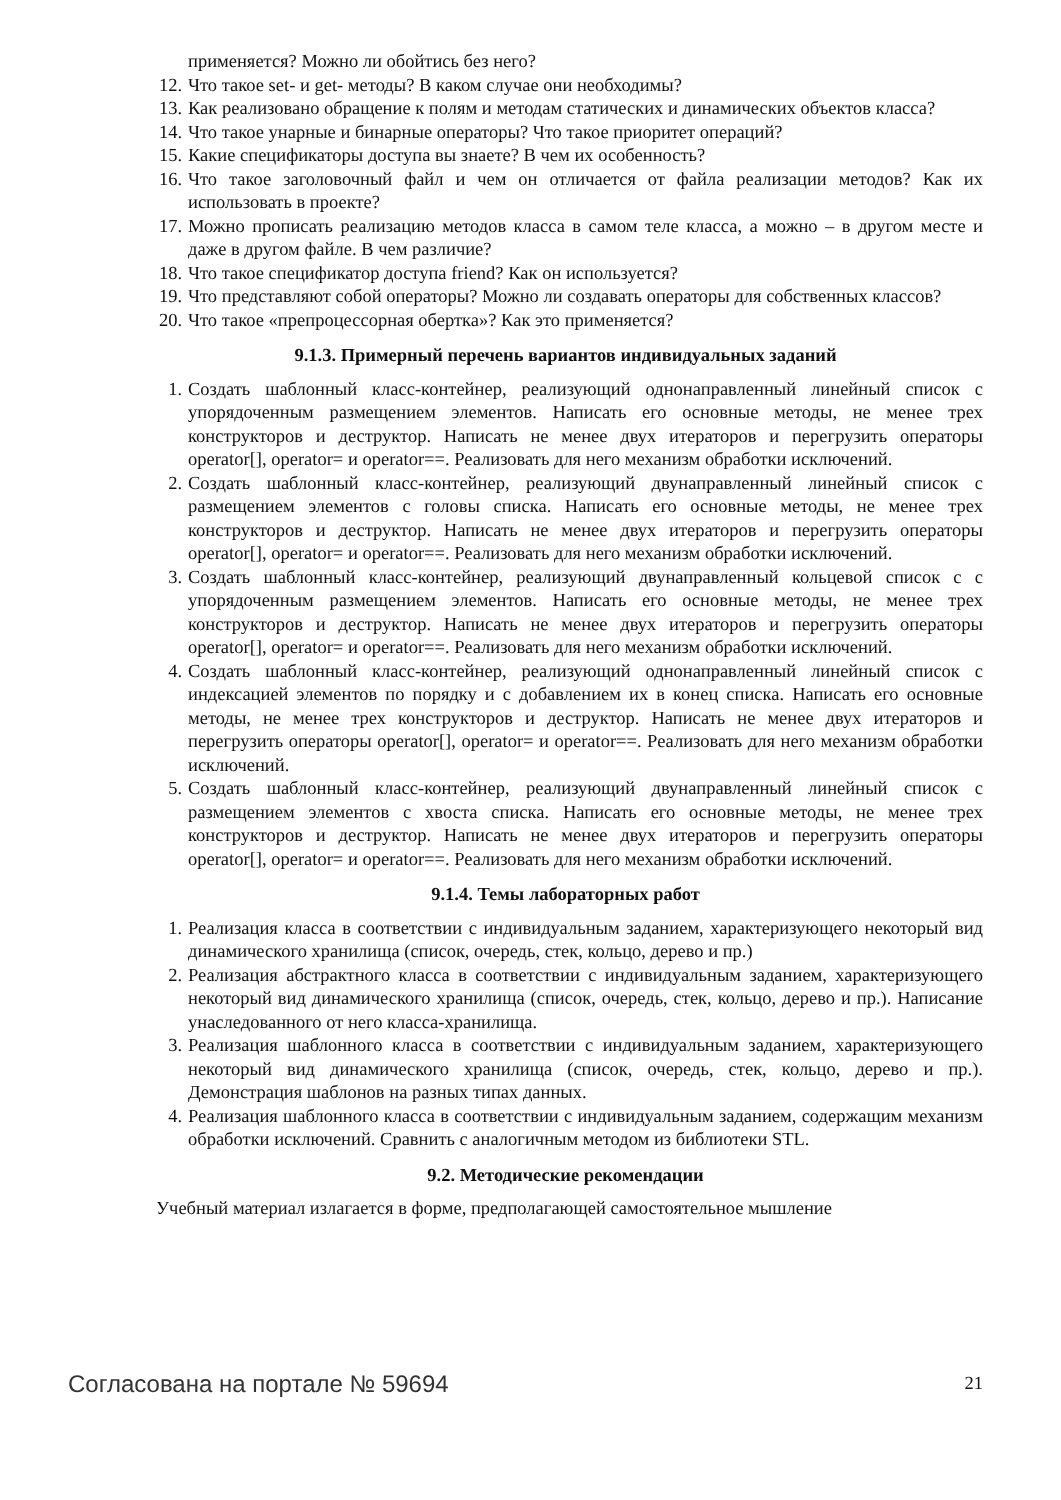применяется? Можно ли обойтись без него?
12. Что такое set- и get- методы? В каком случае они необходимы?
13. Как реализовано обращение к полям и методам статических и динамических объектов класса?
14. Что такое унарные и бинарные операторы? Что такое приоритет операций?
15. Какие спецификаторы доступа вы знаете? В чем их особенность?
16. Что такое заголовочный файл и чем он отличается от файла реализации методов? Как их использовать в проекте?
17. Можно прописать реализацию методов класса в самом теле класса, а можно – в другом месте и даже в другом файле. В чем различие?
18. Что такое спецификатор доступа friend? Как он используется?
19. Что представляют собой операторы? Можно ли создавать операторы для собственных классов?
20. Что такое «препроцессорная обертка»? Как это применяется?
9.1.3. Примерный перечень вариантов индивидуальных заданий
1. Создать шаблонный класс-контейнер, реализующий однонаправленный линейный список с упорядоченным размещением элементов. Написать его основные методы, не менее трех конструкторов и деструктор. Написать не менее двух итераторов и перегрузить операторы operator[], operator= и operator==. Реализовать для него механизм обработки исключений.
2. Создать шаблонный класс-контейнер, реализующий двунаправленный линейный список с размещением элементов с головы списка. Написать его основные методы, не менее трех конструкторов и деструктор. Написать не менее двух итераторов и перегрузить операторы operator[], operator= и operator==. Реализовать для него механизм обработки исключений.
3. Создать шаблонный класс-контейнер, реализующий двунаправленный кольцевой список с с упорядоченным размещением элементов. Написать его основные методы, не менее трех конструкторов и деструктор. Написать не менее двух итераторов и перегрузить операторы operator[], operator= и operator==. Реализовать для него механизм обработки исключений.
4. Создать шаблонный класс-контейнер, реализующий однонаправленный линейный список с индексацией элементов по порядку и с добавлением их в конец списка. Написать его основные методы, не менее трех конструкторов и деструктор. Написать не менее двух итераторов и перегрузить операторы operator[], operator= и operator==. Реализовать для него механизм обработки исключений.
5. Создать шаблонный класс-контейнер, реализующий двунаправленный линейный список с размещением элементов с хвоста списка. Написать его основные методы, не менее трех конструкторов и деструктор. Написать не менее двух итераторов и перегрузить операторы operator[], operator= и operator==. Реализовать для него механизм обработки исключений.
9.1.4. Темы лабораторных работ
1. Реализация класса в соответствии с индивидуальным заданием, характеризующего некоторый вид динамического хранилища (список, очередь, стек, кольцо, дерево и пр.)
2. Реализация абстрактного класса в соответствии с индивидуальным заданием, характеризующего некоторый вид динамического хранилища (список, очередь, стек, кольцо, дерево и пр.). Написание унаследованного от него класса-хранилища.
3. Реализация шаблонного класса в соответствии с индивидуальным заданием, характеризующего некоторый вид динамического хранилища (список, очередь, стек, кольцо, дерево и пр.). Демонстрация шаблонов на разных типах данных.
4. Реализация шаблонного класса в соответствии с индивидуальным заданием, содержащим механизм обработки исключений. Сравнить с аналогичным методом из библиотеки STL.
9.2. Методические рекомендации
Учебный материал излагается в форме, предполагающей самостоятельное мышление
Согласована на портале № 59694 21